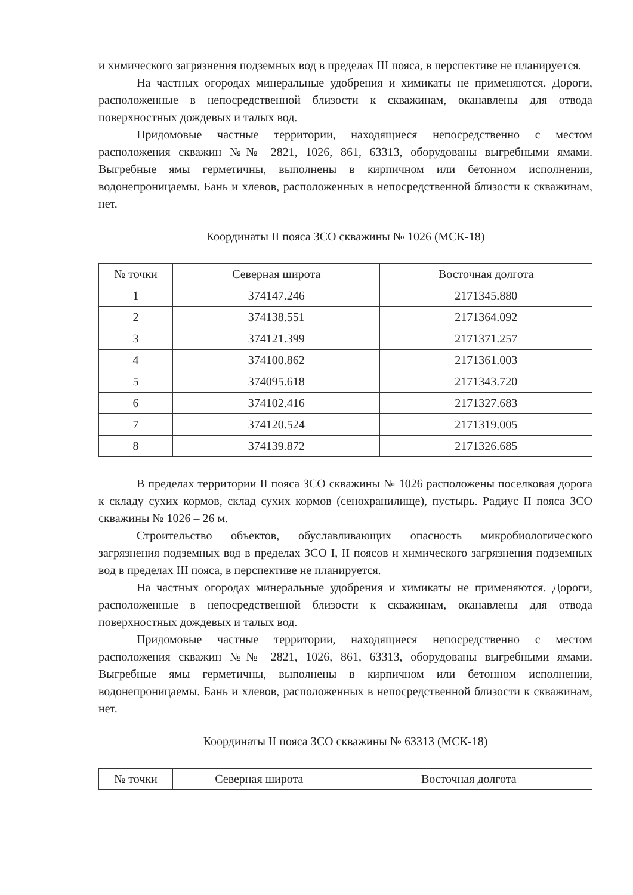и химического загрязнения подземных вод в пределах III пояса, в перспективе не планируется.
На частных огородах минеральные удобрения и химикаты не применяются. Дороги, расположенные в непосредственной близости к скважинам, оканавлены для отвода поверхностных дождевых и талых вод.
Придомовые частные территории, находящиеся непосредственно с местом расположения скважин №№ 2821, 1026, 861, 63313, оборудованы выгребными ямами. Выгребные ямы герметичны, выполнены в кирпичном или бетонном исполнении, водонепроницаемы. Бань и хлевов, расположенных в непосредственной близости к скважинам, нет.
Координаты II пояса ЗСО скважины № 1026 (МСК-18)
| № точки | Северная широта | Восточная долгота |
| --- | --- | --- |
| 1 | 374147.246 | 2171345.880 |
| 2 | 374138.551 | 2171364.092 |
| 3 | 374121.399 | 2171371.257 |
| 4 | 374100.862 | 2171361.003 |
| 5 | 374095.618 | 2171343.720 |
| 6 | 374102.416 | 2171327.683 |
| 7 | 374120.524 | 2171319.005 |
| 8 | 374139.872 | 2171326.685 |
В пределах территории II пояса ЗСО скважины № 1026 расположены поселковая дорога к складу сухих кормов, склад сухих кормов (сенохранилище), пустырь. Радиус II пояса ЗСО скважины № 1026 – 26 м.
Строительство объектов, обуславливающих опасность микробиологического загрязнения подземных вод в пределах ЗСО I, II поясов и химического загрязнения подземных вод в пределах III пояса, в перспективе не планируется.
На частных огородах минеральные удобрения и химикаты не применяются. Дороги, расположенные в непосредственной близости к скважинам, оканавлены для отвода поверхностных дождевых и талых вод.
Придомовые частные территории, находящиеся непосредственно с местом расположения скважин №№ 2821, 1026, 861, 63313, оборудованы выгребными ямами. Выгребные ямы герметичны, выполнены в кирпичном или бетонном исполнении, водонепроницаемы. Бань и хлевов, расположенных в непосредственной близости к скважинам, нет.
Координаты II пояса ЗСО скважины № 63313 (МСК-18)
| № точки | Северная широта | Восточная долгота |
| --- | --- | --- |